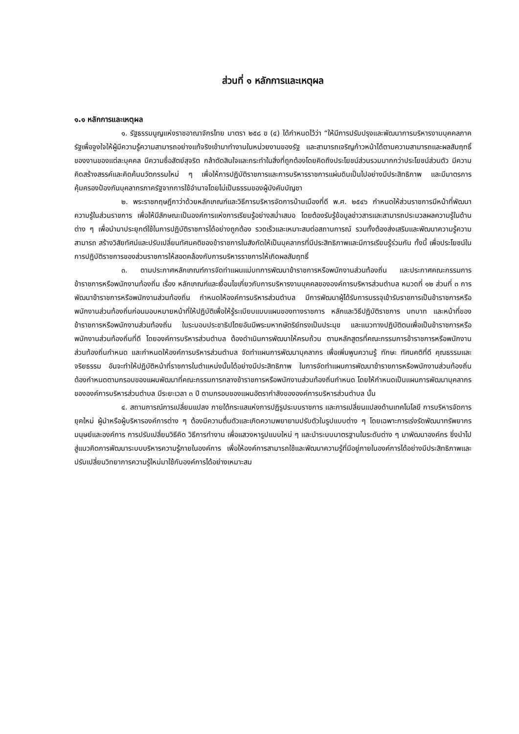ส่วนที่ ๑ หลักการและเหตุผล
๑.๑ หลักการและเหตุผล
๑. รัฐธรรมนูญแห่งราชอาณาจักรไทย มาตรา ๒๕๘ ข (๔) ได้กำหนดไว้ว่า “ให้มีการปรับปรุงและพัฒนาการบริหารงานบุคคลภาครัฐเพื่อจูงใจให้ผู้มีความรู้ความสามารถอย่างแท้จริงเข้ามาทำงานในหน่วยงานของรัฐ และสามารถเจริญก้าวหน้าได้ตามความสามารถและผลสัมฤทธิ์ของงานของแต่ละบุคคล มีความซื่อสัตย์สุจริต กล้าตัดสินใจและกระทำในสิ่งที่ถูกต้องโดยคิดถึงประโยชน์ส่วนรวมมากกว่าประโยชน์ส่วนตัว มีความคิดสร้างสรรค์และคิดค้นนวัตกรรมใหม่ ๆ เพื่อให้การปฏิบัติราชการและการบริหารราชการแผ่นดินเป็นไปอย่างมีประสิทธิภาพ และมีมาตรการคุ้มครองป้องกันบุคลากรภาครัฐจากการใช้อำนาจโดยไม่เป็นธรรมของผู้บังคับบัญชา
๒. พระราชกฤษฎีกาว่าด้วยหลักเกณฑ์และวิธีการบริหารจัดการบ้านเมืองที่ดี พ.ศ. ๒๕๔๖ กำหนดให้ส่วนราชการมีหน้าที่พัฒนาความรู้ในส่วนราชการ เพื่อให้มีลักษณะเป็นองค์การแห่งการเรียนรู้อย่างสม่ำเสมอ โดยต้องรับรู้ข้อมูลข่าวสารและสามารถประมวลผลความรู้ในด้านต่าง ๆ เพื่อนำมาประยุกต์ใช้ในการปฏิบัติราชการได้อย่างถูกต้อง รวดเร็วและเหมาะสมต่อสถานการณ์ รวมทั้งต้องส่งเสริมและพัฒนาความรู้ความสามารถ สร้างวิสัยทัศน์และปรับเปลี่ยนทัศนคติของข้าราชการในสังกัดให้เป็นบุคลากรที่มีประสิทธิภาพและมีการเรียนรู้ร่วมกัน ทั้งนี้ เพื่อประโยชน์ในการปฏิบัติราชการของส่วนราชการให้สอดคล้องกับการบริหารราชการให้เกิดผลสัมฤทธิ์
๓. ตามประกาศหลักเกณฑ์การจัดทำแผนแม่บทการพัฒนาข้าราชการหรือพนักงานส่วนท้องถิ่น และประกาศคณะกรรมการข้าราชการหรือพนักงานท้องถิ่น เรื่อง หลักเกณฑ์และเงื่อนไขเกี่ยวกับการบริหารงานบุคคลขององค์การบริหารส่วนตำบล หมวดที่ ๑๒ ส่วนที่ ๓ การพัฒนาข้าราชการหรือพนักงานส่วนท้องถิ่น กำหนดให้องค์การบริหารส่วนตำบล มีการพัฒนาผู้ได้รับการบรรจุเข้ารับราชการเป็นข้าราชการหรือพนักงานส่วนท้องถิ่นก่อนมอบหมายหน้าที่ให้ปฏิบัติเพื่อให้รู้ระเบียบแบบแผนของทางราชการ หลักและวิธีปฏิบัติราชการ บทบาท และหน้าที่ของข้าราชการหรือพนักงานส่วนท้องถิ่น ในระบอบประชาธิปไตยอันมีพระมหากษัตริย์ทรงเป็นประมุข และแนวทางปฏิบัติตนเพื่อเป็นข้าราชการหรือพนักงานส่วนท้องถิ่นที่ดี โดยองค์การบริหารส่วนตำบล ต้องดำเนินการพัฒนาให้ครบถ้วน ตามหลักสูตรที่คณะกรรมการข้าราชการหรือพนักงานส่วนท้องถิ่นกำหนด และกำหนดให้องค์การบริหารส่วนตำบล จัดทำแผนการพัฒนาบุคลากร เพื่อเพิ่มพูนความรู้ ทักษะ ทัศนคติที่ดี คุณธรรมและจริยธรรม อันจะทำให้ปฏิบัติหน้าที่ราชการในตำแหน่งนั้นได้อย่างมีประสิทธิภาพ ในการจัดทำแผนการพัฒนาข้าราชการหรือพนักงานส่วนท้องถิ่น ต้องกำหนดตามกรอบของแผนพัฒนาที่คณะกรรมการกลางข้าราชการหรือพนักงานส่วนท้องถิ่นกำหนด โดยให้กำหนดเป็นแผนการพัฒนาบุคลากรขององค์การบริหารส่วนตำบล มีระยะเวลา ๓ ปี ตามกรอบของแผนอัตรากำลังขององค์การบริหารส่วนตำบล นั้น
๔. สถานการณ์การเปลี่ยนแปลง ภายใต้กระแสแห่งการปฏิรูประบบราชการ และการเปลี่ยนแปลงด้านเทคโนโลยี การบริหารจัดการยุคใหม่ ผู้นำหรือผู้บริหารองค์การต่าง ๆ ต้องมีความตื่นตัวและเกิดความพยายามปรับตัวในรูปแบบต่าง ๆ โดยเฉพาะการเร่งรัดพัฒนาทรัพยากรมนุษย์และองค์การ การปรับเปลี่ยนวิธีคิด วิธีการทำงาน เพื่อแสวงหารูปแบบใหม่ ๆ และนำระบบมาตรฐานในระดับต่าง ๆ มาพัฒนาองค์กร ซึ่งนำไปสู่แนวคิดการพัฒนาระบบบริหารความรู้ภายในองค์การ เพื่อให้องค์การสามารถใช้และพัฒนาความรู้ที่มีอยู่ภายในองค์การได้อย่างมีประสิทธิภาพและปรับเปลี่ยนวิทยาการความรู้ใหม่มาใช้กับองค์การได้อย่างเหมาะสม